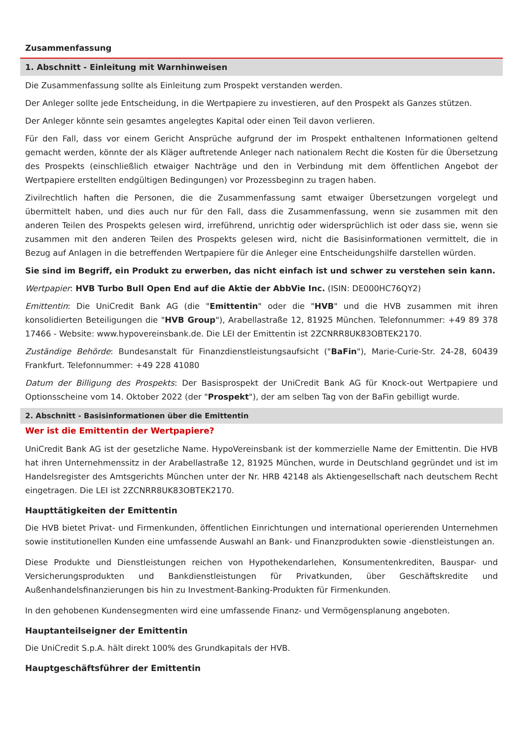Zusammenfassung
1. Abschnitt - Einleitung mit Warnhinweisen
Die Zusammenfassung sollte als Einleitung zum Prospekt verstanden werden.
Der Anleger sollte jede Entscheidung, in die Wertpapiere zu investieren, auf den Prospekt als Ganzes stützen.
Der Anleger könnte sein gesamtes angelegtes Kapital oder einen Teil davon verlieren.
Für den Fall, dass vor einem Gericht Ansprüche aufgrund der im Prospekt enthaltenen Informationen geltend gemacht werden, könnte der als Kläger auftretende Anleger nach nationalem Recht die Kosten für die Übersetzung des Prospekts (einschließlich etwaiger Nachträge und den in Verbindung mit dem öffentlichen Angebot der Wertpapiere erstellten endgültigen Bedingungen) vor Prozessbeginn zu tragen haben.
Zivilrechtlich haften die Personen, die die Zusammenfassung samt etwaiger Übersetzungen vorgelegt und übermittelt haben, und dies auch nur für den Fall, dass die Zusammenfassung, wenn sie zusammen mit den anderen Teilen des Prospekts gelesen wird, irreführend, unrichtig oder widersprüchlich ist oder dass sie, wenn sie zusammen mit den anderen Teilen des Prospekts gelesen wird, nicht die Basisinformationen vermittelt, die in Bezug auf Anlagen in die betreffenden Wertpapiere für die Anleger eine Entscheidungshilfe darstellen würden.
Sie sind im Begriff, ein Produkt zu erwerben, das nicht einfach ist und schwer zu verstehen sein kann.
Wertpapier: HVB Turbo Bull Open End auf die Aktie der AbbVie Inc. (ISIN: DE000HC76QY2)
Emittentin: Die UniCredit Bank AG (die "Emittentin" oder die "HVB" und die HVB zusammen mit ihren konsolidierten Beteiligungen die "HVB Group"), Arabellastraße 12, 81925 München. Telefonnummer: +49 89 378 17466 - Website: www.hypovereinsbank.de. Die LEI der Emittentin ist 2ZCNRR8UK83OBTEK2170.
Zuständige Behörde: Bundesanstalt für Finanzdienstleistungsaufsicht ("BaFin"), Marie-Curie-Str. 24-28, 60439 Frankfurt. Telefonnummer: +49 228 41080
Datum der Billigung des Prospekts: Der Basisprospekt der UniCredit Bank AG für Knock-out Wertpapiere und Optionsscheine vom 14. Oktober 2022 (der "Prospekt"), der am selben Tag von der BaFin gebilligt wurde.
2. Abschnitt - Basisinformationen über die Emittentin
Wer ist die Emittentin der Wertpapiere?
UniCredit Bank AG ist der gesetzliche Name. HypoVereinsbank ist der kommerzielle Name der Emittentin. Die HVB hat ihren Unternehmenssitz in der Arabellastraße 12, 81925 München, wurde in Deutschland gegründet und ist im Handelsregister des Amtsgerichts München unter der Nr. HRB 42148 als Aktiengesellschaft nach deutschem Recht eingetragen. Die LEI ist 2ZCNRR8UK83OBTEK2170.
Haupttätigkeiten der Emittentin
Die HVB bietet Privat- und Firmenkunden, öffentlichen Einrichtungen und international operierenden Unternehmen sowie institutionellen Kunden eine umfassende Auswahl an Bank- und Finanzprodukten sowie -dienstleistungen an.
Diese Produkte und Dienstleistungen reichen von Hypothekendarlehen, Konsumentenkrediten, Bauspar- und Versicherungsprodukten und Bankdienstleistungen für Privatkunden, über Geschäftskredite und Außenhandelsfinanzierungen bis hin zu Investment-Banking-Produkten für Firmenkunden.
In den gehobenen Kundensegmenten wird eine umfassende Finanz- und Vermögensplanung angeboten.
Hauptanteilseigner der Emittentin
Die UniCredit S.p.A. hält direkt 100% des Grundkapitals der HVB.
Hauptgeschäftsführer der Emittentin